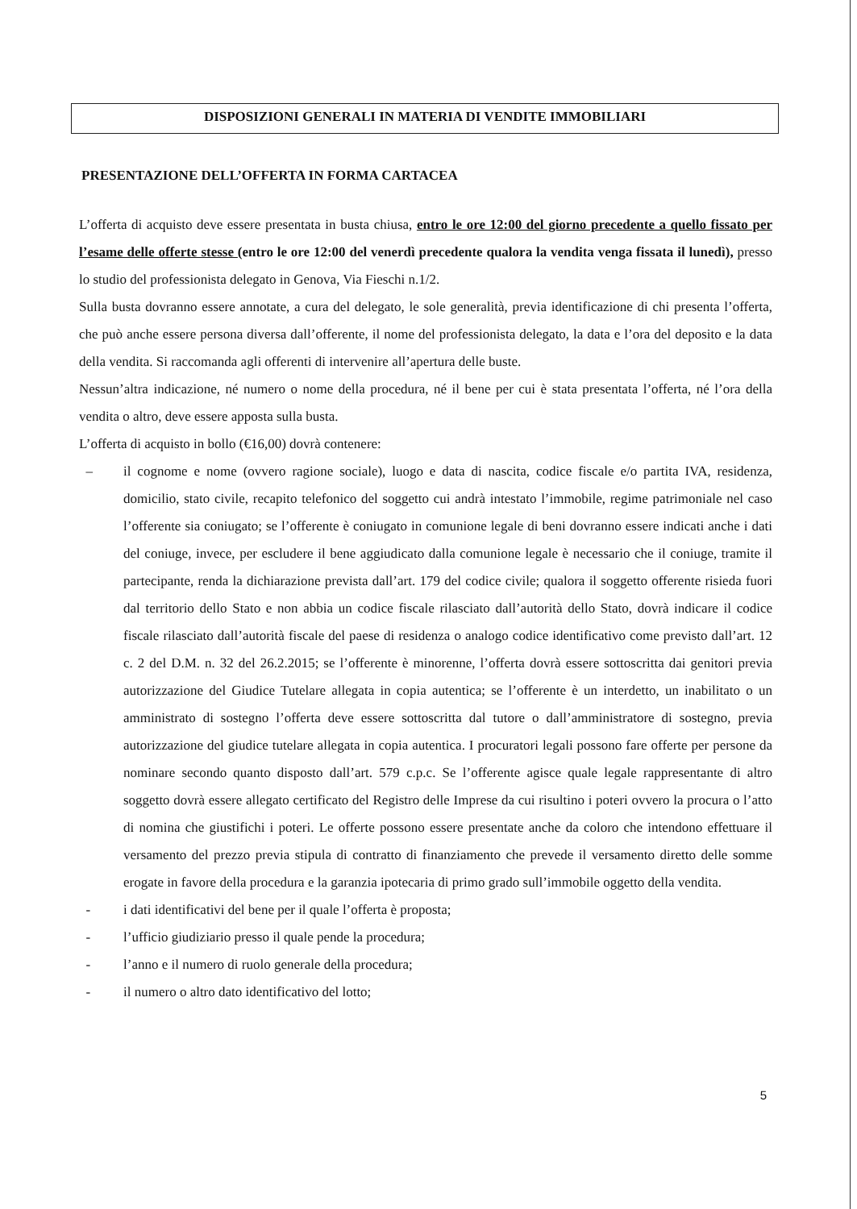DISPOSIZIONI GENERALI IN MATERIA DI VENDITE IMMOBILIARI
PRESENTAZIONE DELL’OFFERTA IN FORMA CARTACEA
L’offerta di acquisto deve essere presentata in busta chiusa, entro le ore 12:00 del giorno precedente a quello fissato per l’esame delle offerte stesse (entro le ore 12:00 del venerdì precedente qualora la vendita venga fissata il lunedì), presso lo studio del professionista delegato in Genova, Via Fieschi n.1/2.
Sulla busta dovranno essere annotate, a cura del delegato, le sole generalità, previa identificazione di chi presenta l’offerta, che può anche essere persona diversa dall’offerente, il nome del professionista delegato, la data e l’ora del deposito e la data della vendita. Si raccomanda agli offerenti di intervenire all’apertura delle buste.
Nessun’altra indicazione, né numero o nome della procedura, né il bene per cui è stata presentata l’offerta, né l’ora della vendita o altro, deve essere apposta sulla busta.
L’offerta di acquisto in bollo (€16,00) dovrà contenere:
– il cognome e nome (ovvero ragione sociale), luogo e data di nascita, codice fiscale e/o partita IVA, residenza, domicilio, stato civile, recapito telefonico del soggetto cui andrà intestato l’immobile, regime patrimoniale nel caso l’offerente sia coniugato; se l’offerente è coniugato in comunione legale di beni dovranno essere indicati anche i dati del coniuge, invece, per escludere il bene aggiudicato dalla comunione legale è necessario che il coniuge, tramite il partecipante, renda la dichiarazione prevista dall’art. 179 del codice civile; qualora il soggetto offerente risieda fuori dal territorio dello Stato e non abbia un codice fiscale rilasciato dall’autorità dello Stato, dovrà indicare il codice fiscale rilasciato dall’autorità fiscale del paese di residenza o analogo codice identificativo come previsto dall’art. 12 c. 2 del D.M. n. 32 del 26.2.2015; se l’offerente è minorenne, l’offerta dovrà essere sottoscritta dai genitori previa autorizzazione del Giudice Tutelare allegata in copia autentica; se l’offerente è un interdetto, un inabilitato o un amministrato di sostegno l’offerta deve essere sottoscritta dal tutore o dall’amministratore di sostegno, previa autorizzazione del giudice tutelare allegata in copia autentica. I procuratori legali possono fare offerte per persone da nominare secondo quanto disposto dall’art. 579 c.p.c. Se l’offerente agisce quale legale rappresentante di altro soggetto dovrà essere allegato certificato del Registro delle Imprese da cui risultino i poteri ovvero la procura o l’atto di nomina che giustifichi i poteri. Le offerte possono essere presentate anche da coloro che intendono effettuare il versamento del prezzo previa stipula di contratto di finanziamento che prevede il versamento diretto delle somme erogate in favore della procedura e la garanzia ipotecaria di primo grado sull’immobile oggetto della vendita.
- i dati identificativi del bene per il quale l’offerta è proposta;
- l’ufficio giudiziario presso il quale pende la procedura;
- l’anno e il numero di ruolo generale della procedura;
- il numero o altro dato identificativo del lotto;
5